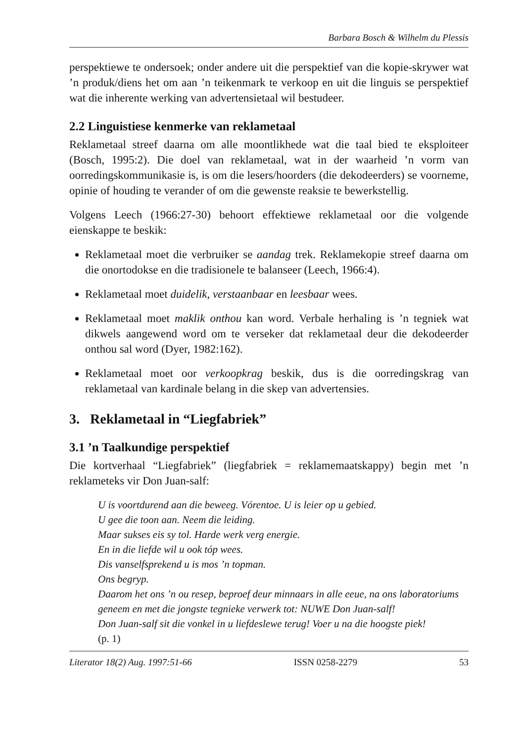Barbara Bosch & Wilhelm du Plessis
perspektiewe te ondersoek; onder andere uit die perspektief van die kopie-skrywer wat ’n produk/diens het om aan ’n teikenmark te verkoop en uit die linguis se perspektief wat die inherente werking van advertensietaal wil bestudeer.
2.2 Linguistiese kenmerke van reklametaal
Reklametaal streef daarna om alle moontlikhede wat die taal bied te eksploiteer (Bosch, 1995:2). Die doel van reklametaal, wat in der waarheid ’n vorm van oorredingskommunikasie is, is om die lesers/hoorders (die dekodeerders) se voorneme, opinie of houding te verander of om die gewenste reaksie te bewerkstellig.
Volgens Leech (1966:27-30) behoort effektiewe reklametaal oor die volgende eienskappe te beskik:
Reklametaal moet die verbruiker se aandag trek. Reklamekopie streef daarna om die onortodokse en die tradisionele te balanseer (Leech, 1966:4).
Reklametaal moet duidelik, verstaanbaar en leesbaar wees.
Reklametaal moet maklik onthou kan word. Verbale herhaling is ’n tegniek wat dikwels aangewend word om te verseker dat reklametaal deur die dekodeerder onthou sal word (Dyer, 1982:162).
Reklametaal moet oor verkoopkrag beskik, dus is die oorredingskrag van reklametaal van kardinale belang in die skep van advertensies.
3. Reklametaal in “Liegfabriek”
3.1 ’n Taalkundige perspektief
Die kortverhaal “Liegfabriek” (liegfabriek = reklamemaatskappy) begin met ’n reklameteks vir Don Juan-salf:
U is voortdurend aan die beweeg. Vórentoe. U is leier op u gebied.
U gee die toon aan. Neem die leiding.
Maar sukses eis sy tol. Harde werk verg energie.
En in die liefde wil u ook tóp wees.
Dis vanselfsprekend u is mos ’n topman.
Ons begryp.
Daarom het ons ’n ou resep, beproef deur minnaars in alle eeue, na ons laboratoriums geneem en met die jongste tegnieke verwerk tot: NUWE Don Juan-salf!
Don Juan-salf sit die vonkel in u liefdeslewe terug! Voer u na die hoogste piek!
(p. 1)
Literator 18(2) Aug. 1997:51-66 ISSN 0258-2279 53